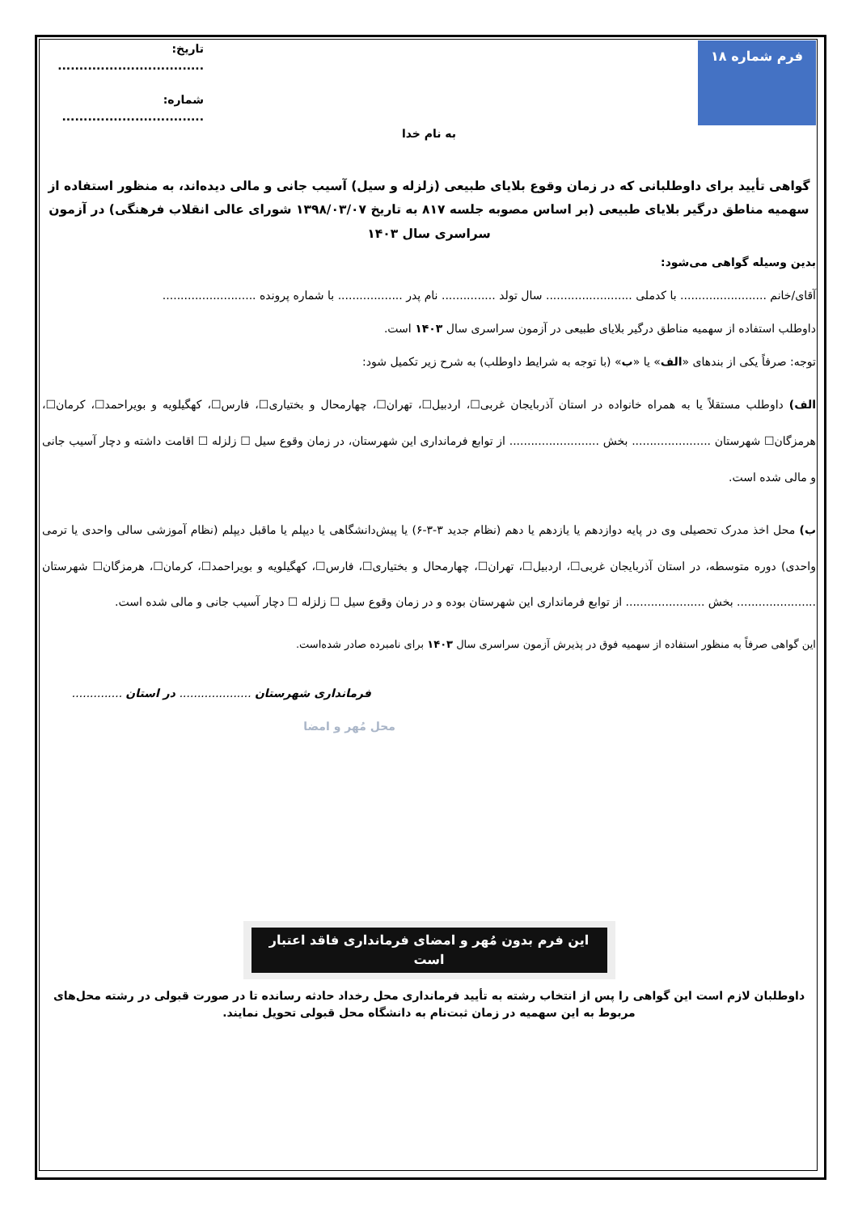فرم شماره ۱۸
تاریخ: ..................................
شماره: .................................
به نام خدا
گواهی تأیید برای داوطلبانی که در زمان وقوع بلایای طبیعی (زلزله و سیل) آسیب جانی و مالی دیده‌اند، به منظور استفاده از سهمیه مناطق درگیر بلایای طبیعی (بر اساس مصوبه جلسه ۸۱۷ به تاریخ ۱۳۹۸/۰۳/۰۷ شورای عالی انقلاب فرهنگی) در آزمون سراسری سال ۱۴۰۳
بدین وسیله گواهی می‌شود:
آقای/خانم ........................ با کدملی ........................ سال تولد ............... نام پدر .................. با شماره پرونده ..........................
داوطلب استفاده از سهمیه مناطق درگیر بلایای طبیعی در آزمون سراسری سال ۱۴۰۳ است.
توجه: صرفاً یکی از بندهای «الف» یا «ب» (با توجه به شرایط داوطلب) به شرح زیر تکمیل شود:
الف) داوطلب مستقلاً یا به همراه خانواده در استان آذربایجان غربی☐، اردبیل☐، تهران☐، چهارمحال و بختیاری☐، فارس☐، کهگیلویه و بویراحمد☐، کرمان☐، هرمزگان☐ شهرستان ...................... بخش ......................... از توابع فرمانداری این شهرستان، در زمان وقوع سیل ☐ زلزله ☐ اقامت داشته و دچار آسیب جانی و مالی شده است.
ب) محل اخذ مدرک تحصیلی وی در پایه دوازدهم یا یازدهم یا دهم (نظام جدید ۳-۳-۶) یا پیش‌دانشگاهی یا دیپلم یا ماقبل دیپلم (نظام آموزشی سالی واحدی یا ترمی واحدی) دوره متوسطه، در استان آذربایجان غربی☐، اردبیل☐، تهران☐، چهارمحال و بختیاری☐، فارس☐، کهگیلویه و بویراحمد☐، کرمان☐، هرمزگان☐ شهرستان ...................... بخش ...................... از توابع فرمانداری این شهرستان بوده و در زمان وقوع سیل ☐ زلزله ☐ دچار آسیب جانی و مالی شده است.
این گواهی صرفاً به منظور استفاده از سهمیه فوق در پذیرش آزمون سراسری سال ۱۴۰۳ برای نامبرده صادر شده‌است.
فرمانداری شهرستان .................... در استان ..............
محل مُهر و امضا
این فرم بدون مُهر و امضای فرمانداری فاقد اعتبار است
داوطلبان لازم است این گواهی را پس از انتخاب رشته به تأیید فرمانداری محل رخداد حادثه رسانده تا در صورت قبولی در رشته محل‌های مربوط به این سهمیه در زمان ثبت‌نام به دانشگاه محل قبولی تحویل نمایند.